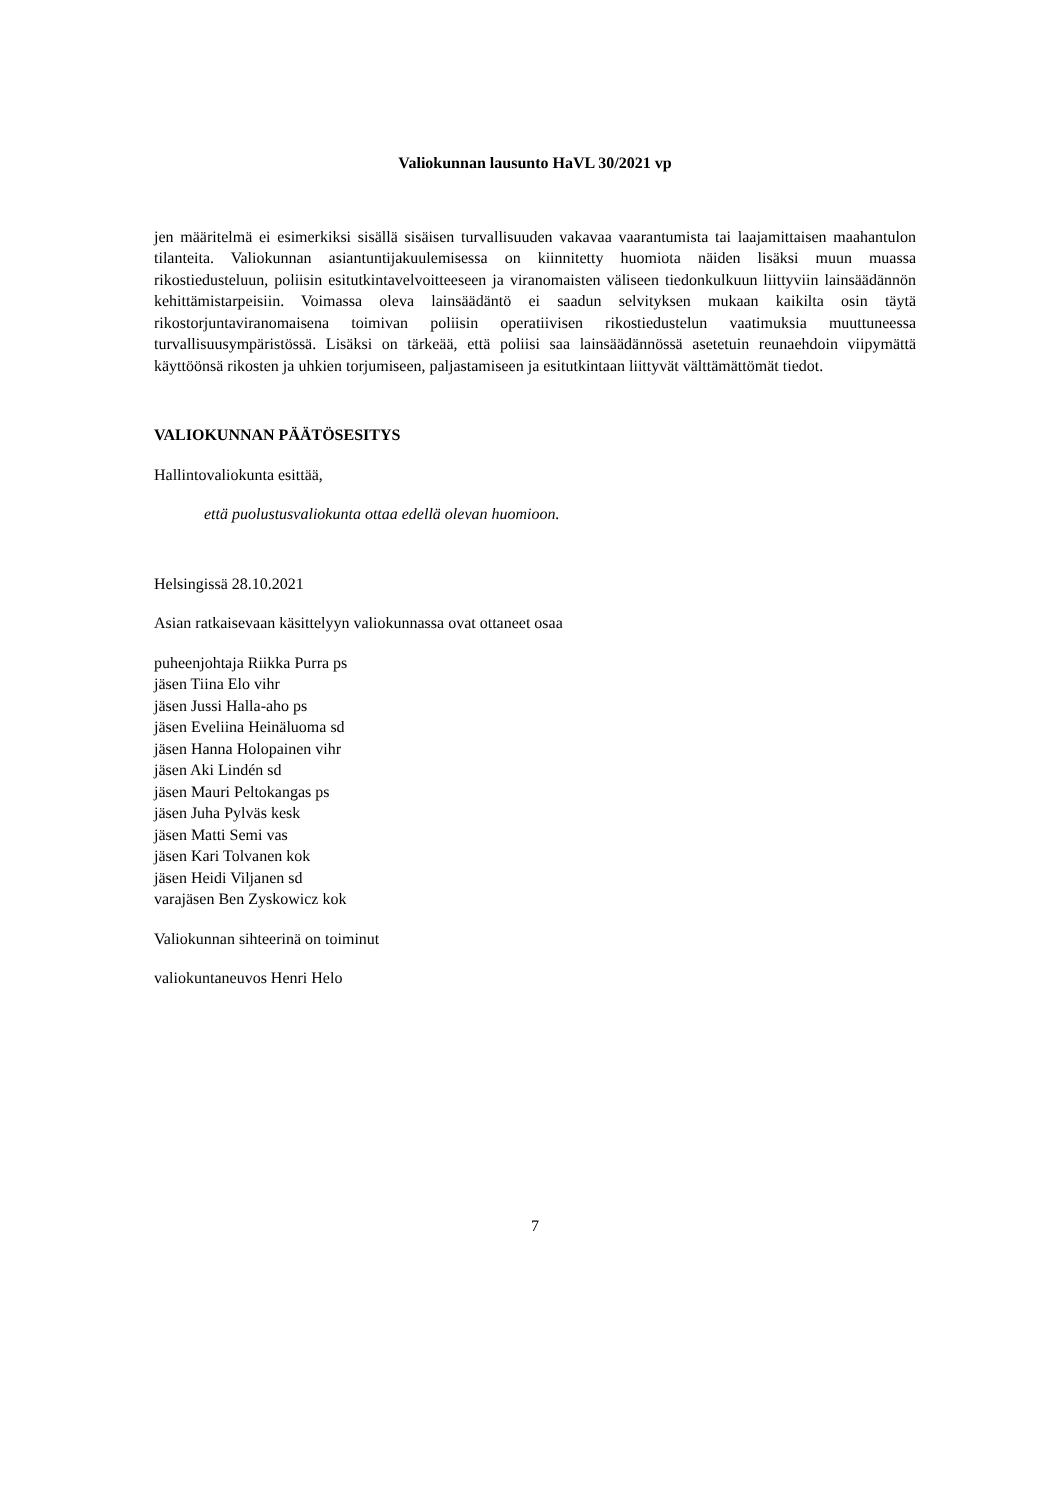Valiokunnan lausunto HaVL 30/2021 vp
jen määritelmä ei esimerkiksi sisällä sisäisen turvallisuuden vakavaa vaarantumista tai laajamittaisen maahantulon tilanteita. Valiokunnan asiantuntijakuulemisessa on kiinnitetty huomiota näiden lisäksi muun muassa rikostiedusteluun, poliisin esitutkintavelvoitteeseen ja viranomaisten väliseen tiedonkulkuun liittyviin lainsäädännön kehittämistarpeisiin. Voimassa oleva lainsäädäntö ei saadun selvityksen mukaan kaikilta osin täytä rikostorjuntaviranomaisena toimivan poliisin operatiivisen rikostiedustelun vaatimuksia muuttuneessa turvallisuusympäristössä. Lisäksi on tärkeää, että poliisi saa lainsäädännössä asetetuin reunaehdoin viipymättä käyttöönsä rikosten ja uhkien torjumiseen, paljastamiseen ja esitutkintaan liittyvät välttämättömät tiedot.
VALIOKUNNAN PÄÄTÖSESITYS
Hallintovaliokunta esittää,
että puolustusvaliokunta ottaa edellä olevan huomioon.
Helsingissä 28.10.2021
Asian ratkaisevaan käsittelyyn valiokunnassa ovat ottaneet osaa
puheenjohtaja Riikka Purra ps
jäsen Tiina Elo vihr
jäsen Jussi Halla-aho ps
jäsen Eveliina Heinäluoma sd
jäsen Hanna Holopainen vihr
jäsen Aki Lindén sd
jäsen Mauri Peltokangas ps
jäsen Juha Pylväs kesk
jäsen Matti Semi vas
jäsen Kari Tolvanen kok
jäsen Heidi Viljanen sd
varajäsen Ben Zyskowicz kok
Valiokunnan sihteerinä on toiminut
valiokuntaneuvos Henri Helo
7